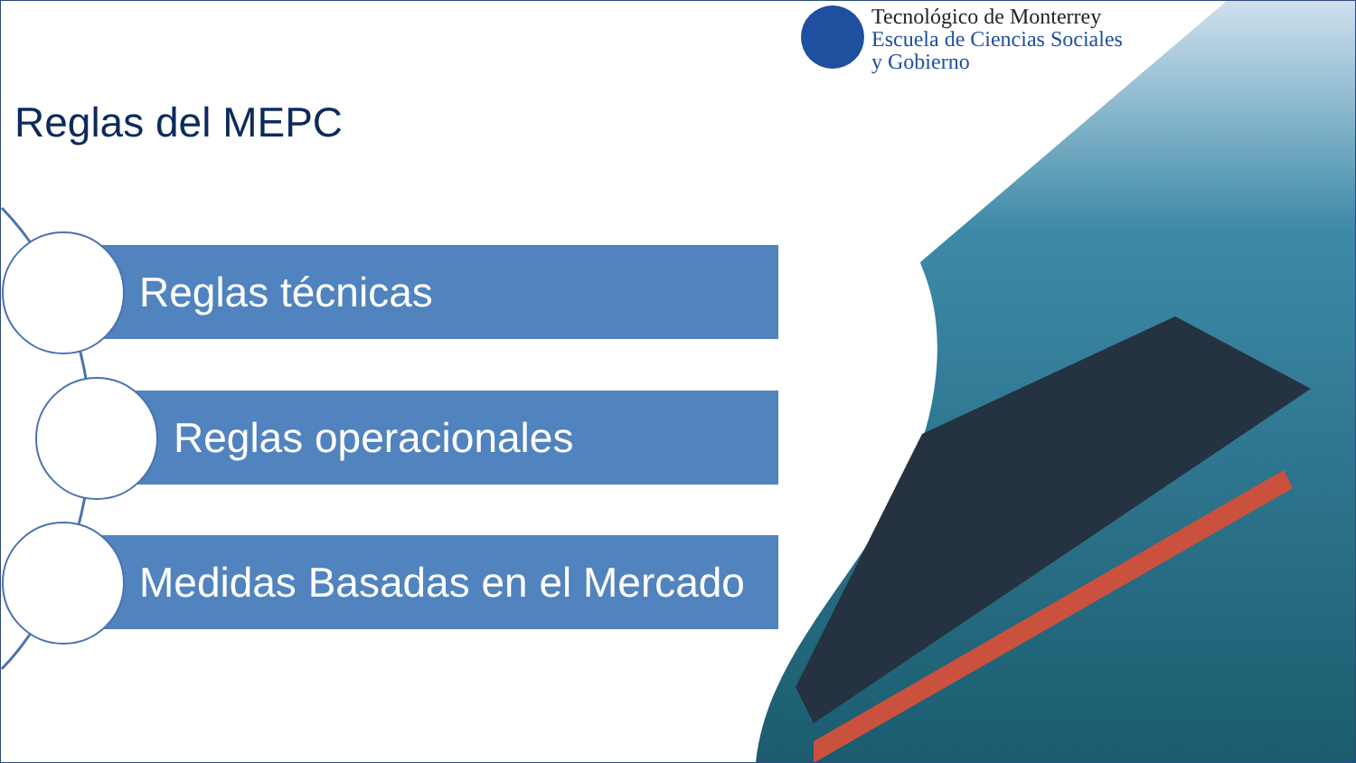Tecnológico de Monterrey
Escuela de Ciencias Sociales
y Gobierno
Reglas del MEPC
Reglas técnicas
Reglas operacionales
Medidas Basadas en el Mercado